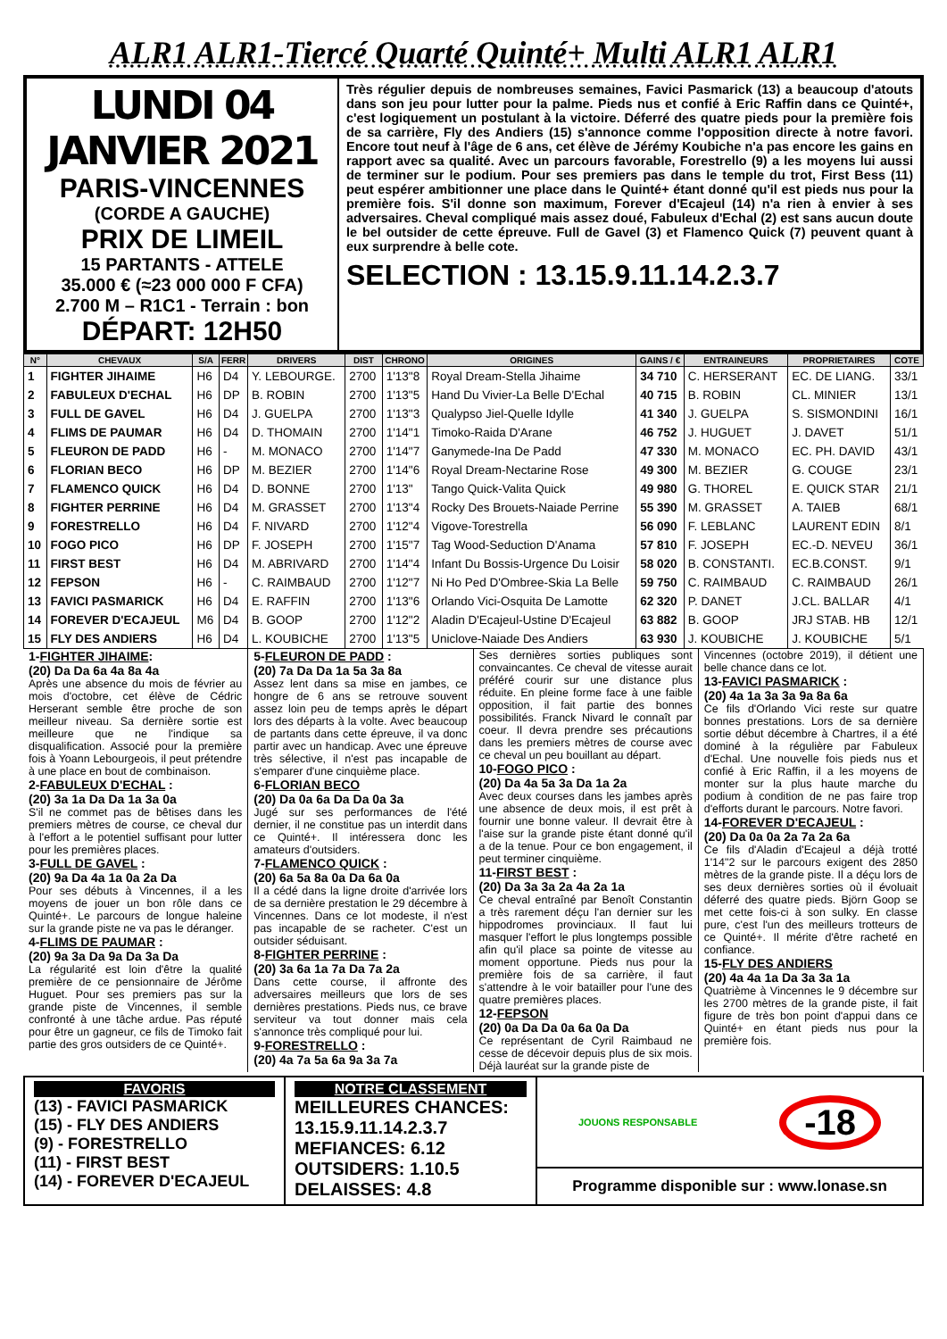ALR1 ALR1-Tiercé Quarté Quinté+ Multi ALR1 ALR1
LUNDI 04 JANVIER 2021
PARIS-VINCENNES
(CORDE A GAUCHE)
PRIX DE LIMEIL
15 PARTANTS - ATTELE
35.000 € (≈23 000 000 F CFA)
2.700 M – R1C1 - Terrain : bon
DÉPART: 12H50
Très régulier depuis de nombreuses semaines, Favici Pasmarick (13) a beaucoup d'atouts dans son jeu pour lutter pour la palme. Pieds nus et confié à Eric Raffin dans ce Quinté+, c'est logiquement un postulant à la victoire. Déferré des quatre pieds pour la première fois de sa carrière, Fly des Andiers (15) s'annonce comme l'opposition directe à notre favori. Encore tout neuf à l'âge de 6 ans, cet élève de Jérémy Koubiche n'a pas encore les gains en rapport avec sa qualité. Avec un parcours favorable, Forestrello (9) a les moyens lui aussi de terminer sur le podium. Pour ses premiers pas dans le temple du trot, First Bess (11) peut espérer ambitionner une place dans le Quinté+ étant donné qu'il est pieds nus pour la première fois. S'il donne son maximum, Forever d'Ecajeul (14) n'a rien à envier à ses adversaires. Cheval compliqué mais assez doué, Fabuleux d'Echal (2) est sans aucun doute le bel outsider de cette épreuve. Full de Gavel (3) et Flamenco Quick (7) peuvent quant à eux surprendre à belle cote.
SELECTION : 13.15.9.11.14.2.3.7
| N° | CHEVAUX | S/A | FERR | DRIVERS | DIST | CHRONO | ORIGINES | GAINS / € | ENTRAINEURS | PROPRIETAIRES | COTE |
| --- | --- | --- | --- | --- | --- | --- | --- | --- | --- | --- | --- |
| 1 | FIGHTER JIHAIME | H6 | D4 | Y. LEBOURGE. | 2700 | 1'13"8 | Royal Dream-Stella Jihaime | 34 710 | C. HERSERANT | EC. DE LIANG. | 33/1 |
| 2 | FABULEUX D'ECHAL | H6 | DP | B. ROBIN | 2700 | 1'13"5 | Hand Du Vivier-La Belle D'Echal | 40 715 | B. ROBIN | CL. MINIER | 13/1 |
| 3 | FULL DE GAVEL | H6 | D4 | J. GUELPA | 2700 | 1'13"3 | Qualypso Jiel-Quelle Idylle | 41 340 | J. GUELPA | S. SISMONDINI | 16/1 |
| 4 | FLIMS DE PAUMAR | H6 | D4 | D. THOMAIN | 2700 | 1'14"1 | Timoko-Raida D'Arane | 46 752 | J. HUGUET | J. DAVET | 51/1 |
| 5 | FLEURON DE PADD | H6 | - | M. MONACO | 2700 | 1'14"7 | Ganymede-Ina De Padd | 47 330 | M. MONACO | EC. PH. DAVID | 43/1 |
| 6 | FLORIAN BECO | H6 | DP | M. BEZIER | 2700 | 1'14"6 | Royal Dream-Nectarine Rose | 49 300 | M. BEZIER | G. COUGE | 23/1 |
| 7 | FLAMENCO QUICK | H6 | D4 | D. BONNE | 2700 | 1'13" | Tango Quick-Valita Quick | 49 980 | G. THOREL | E. QUICK STAR | 21/1 |
| 8 | FIGHTER PERRINE | H6 | D4 | M. GRASSET | 2700 | 1'13"4 | Rocky Des Brouets-Naiade Perrine | 55 390 | M. GRASSET | A. TAIEB | 68/1 |
| 9 | FORESTRELLO | H6 | D4 | F. NIVARD | 2700 | 1'12"4 | Vigove-Torestrella | 56 090 | F. LEBLANC | LAURENT EDIN | 8/1 |
| 10 | FOGO PICO | H6 | DP | F. JOSEPH | 2700 | 1'15"7 | Tag Wood-Seduction D'Anama | 57 810 | F. JOSEPH | EC.-D. NEVEU | 36/1 |
| 11 | FIRST BEST | H6 | D4 | M. ABRIVARD | 2700 | 1'14"4 | Infant Du Bossis-Urgence Du Loisir | 58 020 | B. CONSTANTI. | EC.B.CONST. | 9/1 |
| 12 | FEPSON | H6 | - | C. RAIMBAUD | 2700 | 1'12"7 | Ni Ho Ped D'Ombree-Skia La Belle | 59 750 | C. RAIMBAUD | C. RAIMBAUD | 26/1 |
| 13 | FAVICI PASMARICK | H6 | D4 | E. RAFFIN | 2700 | 1'13"6 | Orlando Vici-Osquita De Lamotte | 62 320 | P. DANET | J.CL. BALLAR | 4/1 |
| 14 | FOREVER D'ECAJEUL | M6 | D4 | B. GOOP | 2700 | 1'12"2 | Aladin D'Ecajeul-Ustine D'Ecajeul | 63 882 | B. GOOP | JRJ STAB. HB | 12/1 |
| 15 | FLY DES ANDIERS | H6 | D4 | L. KOUBICHE | 2700 | 1'13"5 | Uniclove-Naiade Des Andiers | 63 930 | J. KOUBICHE | J. KOUBICHE | 5/1 |
1-FIGHTER JIHAIME:
(20) Da Da 6a 4a 8a 4a
Après une absence du mois de février au mois d'octobre, cet élève de Cédric Herserant semble être proche de son meilleur niveau. Sa dernière sortie est meilleure que ne l'indique sa disqualification. Associé pour la première fois à Yoann Lebourgeois, il peut prétendre à une place en bout de combinaison.
2-FABULEUX D'ECHAL :
(20) 3a 1a Da Da 1a 3a 0a
S'il ne commet pas de bêtises dans les premiers mètres de course, ce cheval dur à l'effort a le potentiel suffisant pour lutter pour les premières places.
3-FULL DE GAVEL :
(20) 9a Da 4a 1a 0a 2a Da
Pour ses débuts à Vincennes, il a les moyens de jouer un bon rôle dans ce Quinté+. Le parcours de longue haleine sur la grande piste ne va pas le déranger.
4-FLIMS DE PAUMAR :
(20) 9a 3a Da 9a Da 3a Da
La régularité est loin d'être la qualité première de ce pensionnaire de Jérôme Huguet. Pour ses premiers pas sur la grande piste de Vincennes, il semble confronté à une tâche ardue. Pas réputé pour être un gagneur, ce fils de Timoko fait partie des gros outsiders de ce Quinté+.
5-FLEURON DE PADD :
(20) 7a Da Da 1a 5a 3a 8a
Assez lent dans sa mise en jambes, ce hongre de 6 ans se retrouve souvent assez loin peu de temps après le départ lors des départs à la volte. Avec beaucoup de partants dans cette épreuve, il va donc partir avec un handicap. Avec une épreuve très sélective, il n'est pas incapable de s'emparer d'une cinquième place.
6-FLORIAN BECO
(20) Da 0a 6a Da Da 0a 3a
Jugé sur ses performances de l'été dernier, il ne constitue pas un interdit dans ce Quinté+. Il intéressera donc les amateurs d'outsiders.
7-FLAMENCO QUICK :
(20) 6a 5a 8a 0a Da 6a 0a
Il a cédé dans la ligne droite d'arrivée lors de sa dernière prestation le 29 décembre à Vincennes. Dans ce lot modeste, il n'est pas incapable de se racheter. C'est un outsider séduisant.
8-FIGHTER PERRINE :
(20) 3a 6a 1a 7a Da 7a 2a
Dans cette course, il affronte des adversaires meilleurs que lors de ses dernières prestations. Pieds nus, ce brave serviteur va tout donner mais cela s'annonce très compliqué pour lui.
9-FORESTRELLO :
(20) 4a 7a 5a 6a 9a 3a 7a
Ses dernières sorties publiques sont convaincantes. Ce cheval de vitesse aurait préféré courir sur une distance plus réduite. En pleine forme face à une faible opposition, il fait partie des bonnes possibilités. Franck Nivard le connaît par coeur. Il devra prendre ses précautions dans les premiers mètres de course avec ce cheval un peu bouillant au départ.
10-FOGO PICO :
(20) Da 4a 5a 3a Da 1a 2a
Avec deux courses dans les jambes après une absence de deux mois, il est prêt à fournir une bonne valeur. Il devrait être à l'aise sur la grande piste étant donné qu'il a de la tenue. Pour ce bon engagement, il peut terminer cinquième.
11-FIRST BEST :
(20) Da 3a 3a 2a 4a 2a 1a
Ce cheval entraîné par Benoît Constantin a très rarement déçu l'an dernier sur les hippodromes provinciaux. Il faut lui masquer l'effort le plus longtemps possible afin qu'il place sa pointe de vitesse au moment opportune. Pieds nus pour la première fois de sa carrière, il faut s'attendre à le voir batailler pour l'une des quatre premières places.
12-FEPSON
(20) 0a Da Da 0a 6a 0a Da
Ce représentant de Cyril Raimbaud ne cesse de décevoir depuis plus de six mois. Déjà lauréat sur la grande piste de
Vincennes (octobre 2019), il détient une belle chance dans ce lot.
13-FAVICI PASMARICK :
(20) 4a 1a 3a 3a 9a 8a 6a
Ce fils d'Orlando Vici reste sur quatre bonnes prestations. Lors de sa dernière sortie début décembre à Chartres, il a été dominé à la régulière par Fabuleux d'Echal. Une nouvelle fois pieds nus et confié à Eric Raffin, il a les moyens de monter sur la plus haute marche du podium à condition de ne pas faire trop d'efforts durant le parcours. Notre favori.
14-FOREVER D'ECAJEUL :
(20) Da 0a 0a 2a 7a 2a 6a
Ce fils d'Aladin d'Ecajeul a déjà trotté 1'14"2 sur le parcours exigent des 2850 mètres de la grande piste. Il a déçu lors de ses deux dernières sorties où il évoluait déferré des quatre pieds. Björn Goop se met cette fois-ci à son sulky. En classe pure, c'est l'un des meilleurs trotteurs de ce Quinté+. Il mérite d'être racheté en confiance.
15-FLY DES ANDIERS
(20) 4a 4a 1a Da 3a 3a 1a
Quatrième à Vincennes le 9 décembre sur les 2700 mètres de la grande piste, il fait figure de très bon point d'appui dans ce Quinté+ en étant pieds nus pour la première fois.
FAVORIS
(13) - FAVICI PASMARICK
(15) - FLY DES ANDIERS
(9) - FORESTRELLO
(11) - FIRST BEST
(14) - FOREVER D'ECAJEUL
NOTRE CLASSEMENT
MEILLEURES CHANCES:
13.15.9.11.14.2.3.7
MEFIANCES: 6.12
OUTSIDERS: 1.10.5
DELAISSES: 4.8
JOUONS RESPONSABLE -18
Programme disponible sur : www.lonase.sn